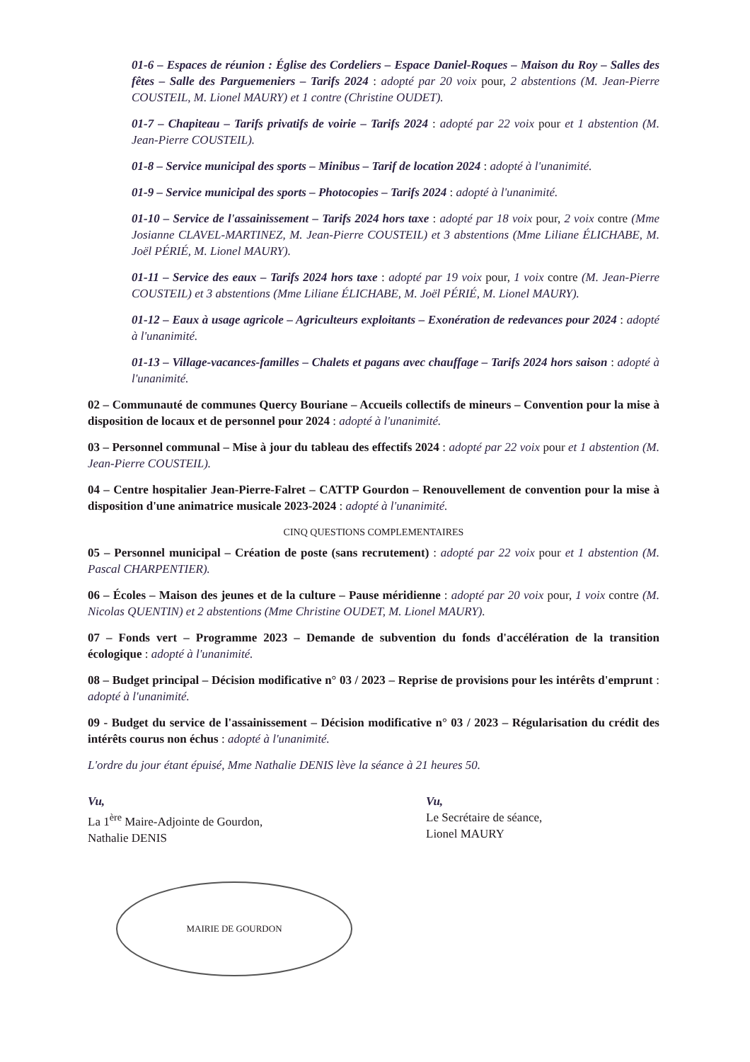01-6 – Espaces de réunion : Église des Cordeliers – Espace Daniel-Roques – Maison du Roy – Salles des fêtes – Salle des Parguemeniers – Tarifs 2024 : adopté par 20 voix pour, 2 abstentions (M. Jean-Pierre COUSTEIL, M. Lionel MAURY) et 1 contre (Christine OUDET).
01-7 – Chapiteau – Tarifs privatifs de voirie – Tarifs 2024 : adopté par 22 voix pour et 1 abstention (M. Jean-Pierre COUSTEIL).
01-8 – Service municipal des sports – Minibus – Tarif de location 2024 : adopté à l'unanimité.
01-9 – Service municipal des sports – Photocopies – Tarifs 2024 : adopté à l'unanimité.
01-10 – Service de l'assainissement – Tarifs 2024 hors taxe : adopté par 18 voix pour, 2 voix contre (Mme Josianne CLAVEL-MARTINEZ, M. Jean-Pierre COUSTEIL) et 3 abstentions (Mme Liliane ÉLICHABE, M. Joël PÉRIÉ, M. Lionel MAURY).
01-11 – Service des eaux – Tarifs 2024 hors taxe : adopté par 19 voix pour, 1 voix contre (M. Jean-Pierre COUSTEIL) et 3 abstentions (Mme Liliane ÉLICHABE, M. Joël PÉRIÉ, M. Lionel MAURY).
01-12 – Eaux à usage agricole – Agriculteurs exploitants – Exonération de redevances pour 2024 : adopté à l'unanimité.
01-13 – Village-vacances-familles – Chalets et pagans avec chauffage – Tarifs 2024 hors saison : adopté à l'unanimité.
02 – Communauté de communes Quercy Bouriane – Accueils collectifs de mineurs – Convention pour la mise à disposition de locaux et de personnel pour 2024 : adopté à l'unanimité.
03 – Personnel communal – Mise à jour du tableau des effectifs 2024 : adopté par 22 voix pour et 1 abstention (M. Jean-Pierre COUSTEIL).
04 – Centre hospitalier Jean-Pierre-Falret – CATTP Gourdon – Renouvellement de convention pour la mise à disposition d'une animatrice musicale 2023-2024 : adopté à l'unanimité.
CINQ QUESTIONS COMPLEMENTAIRES
05 – Personnel municipal – Création de poste (sans recrutement) : adopté par 22 voix pour et 1 abstention (M. Pascal CHARPENTIER).
06 – Écoles – Maison des jeunes et de la culture – Pause méridienne : adopté par 20 voix pour, 1 voix contre (M. Nicolas QUENTIN) et 2 abstentions (Mme Christine OUDET, M. Lionel MAURY).
07 – Fonds vert – Programme 2023 – Demande de subvention du fonds d'accélération de la transition écologique : adopté à l'unanimité.
08 – Budget principal – Décision modificative n° 03 / 2023 – Reprise de provisions pour les intérêts d'emprunt : adopté à l'unanimité.
09 - Budget du service de l'assainissement – Décision modificative n° 03 / 2023 – Régularisation du crédit des intérêts courus non échus : adopté à l'unanimité.
L'ordre du jour étant épuisé, Mme Nathalie DENIS lève la séance à 21 heures 50.
Vu,
La 1<sup>ère</sup> Maire-Adjointe de Gourdon,
Nathalie DENIS
MAIRIE DE GOURDON
Vu,
Le Secrétaire de séance,
Lionel MAURY